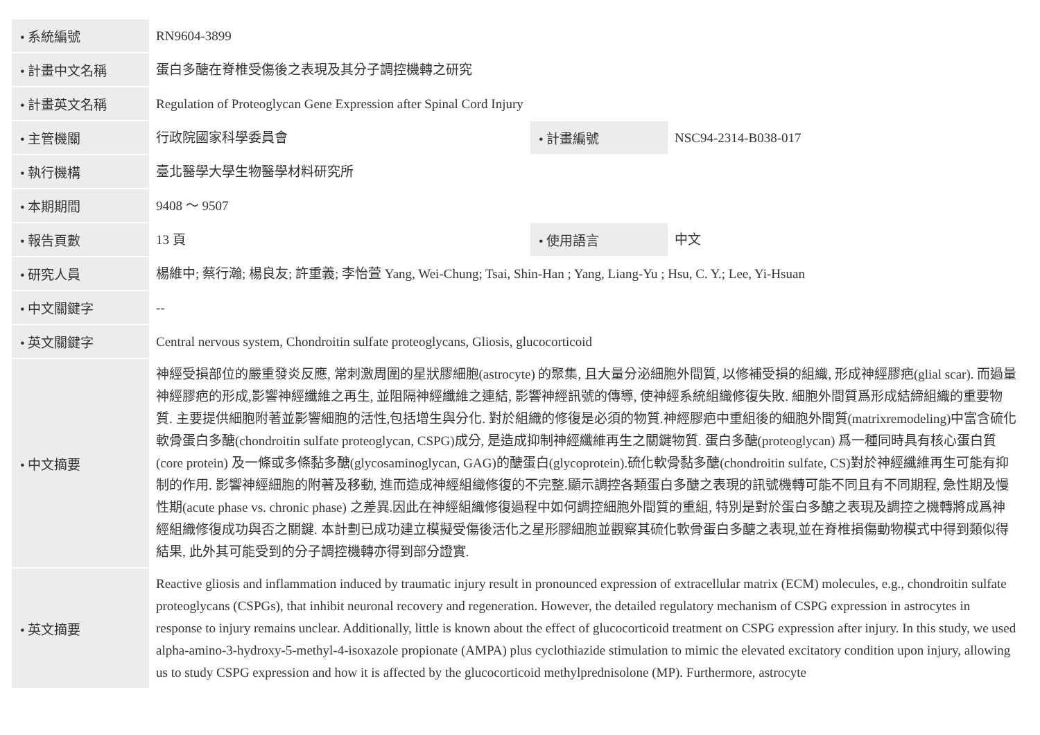| • 系統編號 | RN9604-3899 | | |
| • 計畫中文名稱 | 蛋白多醣在脊椎受傷後之表現及其分子調控機轉之研究 | | |
| • 計畫英文名稱 | Regulation of Proteoglycan Gene Expression after Spinal Cord Injury | | |
| • 主管機關 | 行政院國家科學委員會 | • 計畫編號 | NSC94-2314-B038-017 |
| • 執行機構 | 臺北醫學大學生物醫學材料研究所 | | |
| • 本期期間 | 9408 ～ 9507 | | |
| • 報告頁數 | 13 頁 | • 使用語言 | 中文 |
| • 研究人員 | 楊維中; 蔡行瀚; 楊良友; 許重義; 李怡萱 Yang, Wei-Chung; Tsai, Shin-Han ; Yang, Liang-Yu ; Hsu, C. Y.; Lee, Yi-Hsuan | | |
| • 中文關鍵字 | -- | | |
| • 英文關鍵字 | Central nervous system, Chondroitin sulfate proteoglycans, Gliosis, glucocorticoid | | |
| • 中文摘要 | 神經受損部位的嚴重發炎反應, 常刺激周圍的星狀膠細胞(astrocyte) 的聚集, 且大量分泌細胞外間質, 以修補受損的組織, 形成神經膠疤(glial scar). 而過量神經膠疤的形成,影響神經纖維之再生, 並阻隔神經纖維之連結, 影響神經訊號的傳導, 使神經系統組織修復失敗. 細胞外間質爲形成結締組織的重要物質. 主要提供細胞附著並影響細胞的活性,包括增生與分化. 對於組織的修復是必須的物質.神經膠疤中重組後的細胞外間質(matrixremodeling)中富含硫化軟骨蛋白多醣(chondroitin sulfate proteoglycan, CSPG)成分, 是造成抑制神經纖維再生之關鍵物質. 蛋白多醣(proteoglycan) 爲一種同時具有核心蛋白質(core protein) 及一條或多條黏多醣(glycosaminoglycan, GAG)的醣蛋白(glycoprotein).硫化軟骨黏多醣(chondroitin sulfate, CS)對於神經纖維再生可能有抑制的作用. 影響神經細胞的附著及移動, 進而造成神經組織修復的不完整.顯示調控各類蛋白多醣之表現的訊號機轉可能不同且有不同期程, 急性期及慢性期(acute phase vs. chronic phase) 之差異.因此在神經組織修復過程中如何調控細胞外間質的重組, 特別是對於蛋白多醣之表現及調控之機轉將成爲神經組織修復成功與否之關鍵. 本計劃已成功建立模擬受傷後活化之星形膠細胞並觀察其硫化軟骨蛋白多醣之表現,並在脊椎損傷動物模式中得到類似得結果, 此外其可能受到的分子調控機轉亦得到部分證實. | | |
| • 英文摘要 | Reactive gliosis and inflammation induced by traumatic injury result in pronounced expression of extracellular matrix (ECM) molecules, e.g., chondroitin sulfate proteoglycans (CSPGs), that inhibit neuronal recovery and regeneration. However, the detailed regulatory mechanism of CSPG expression in astrocytes in response to injury remains unclear. Additionally, little is known about the effect of glucocorticoid treatment on CSPG expression after injury. In this study, we used alpha-amino-3-hydroxy-5-methyl-4-isoxazole propionate (AMPA) plus cyclothiazide stimulation to mimic the elevated excitatory condition upon injury, allowing us to study CSPG expression and how it is affected by the glucocorticoid methylprednisolone (MP). Furthermore, astrocyte | | |